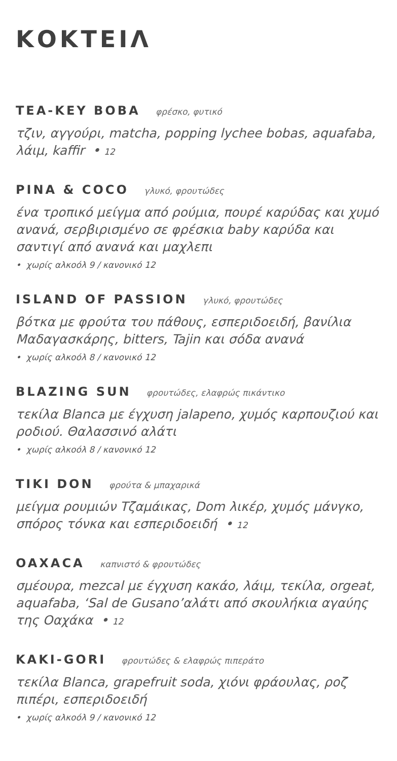ΚΟΚΤΕΙΛ
TEA-KEY BOBA φρέσκο, φυτικό
τζιν, αγγούρι, matcha, popping lychee bobas, aquafaba, λάιμ, kaffir • 12
PINA & COCO γλυκό, φρουτώδες
ένα τροπικό μείγμα από ρούμια, πουρέ καρύδας και χυμό ανανά, σερβιρισμένο σε φρέσκια baby καρύδα και σαντιγί από ανανά και μαχλεπι
• χωρίς αλκοόλ 9 / κανονικό 12
ISLAND OF PASSION γλυκό, φρουτώδες
βότκα με φρούτα του πάθους, εσπεριδοειδή, βανίλια Μαδαγασκάρης, bitters, Tajin και σόδα ανανά
• χωρίς αλκοόλ 8 / κανονικό 12
BLAZING SUN φρουτώδες, ελαφρώς πικάντικο
τεκίλα Blanca με έγχυση jalapeno, χυμός καρπουζιού και ροδιού. Θαλασσινό αλάτι
• χωρίς αλκοόλ 8 / κανονικό 12
TIKI DON φρούτα & μπαχαρικά
μείγμα ρουμιών Τζαμάικας, Dom λικέρ, χυμός μάνγκο, σπόρος τόνκα και εσπεριδοειδή • 12
OAXACA καπνιστό & φρουτώδες
σμέουρα, mezcal με έγχυση κακάο, λάιμ, τεκίλα, orgeat, aquafaba, ‘Sal de Gusano’αλάτι από σκουλήκια αγαύης της Οαχάκα • 12
KAKI-GORI φρουτώδες & ελαφρώς πιπεράτο
τεκίλα Blanca, grapefruit soda, χιόνι φράουλας, ροζ πιπέρι, εσπεριδοειδή
• χωρίς αλκοόλ 9 / κανονικό 12